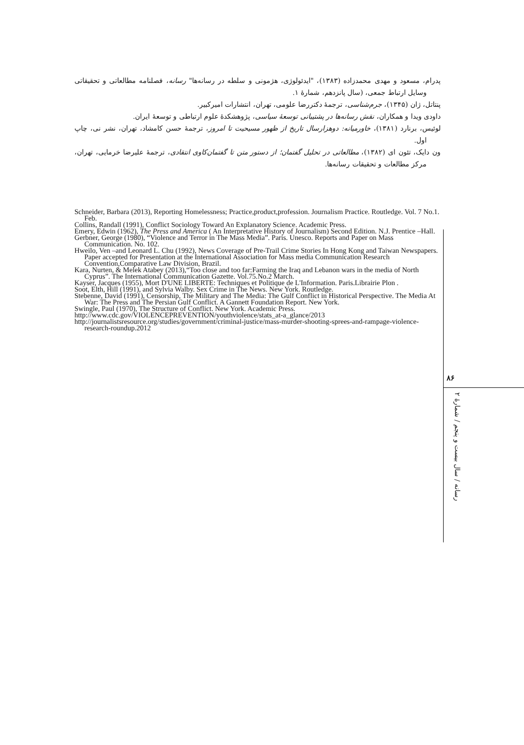پدرام، مسعود و مهدی محمدزاده (۱۳۸۳)، "ایدئولوژی، هژمونی و سلطه در رسانه‌ها" رسانه، فصلنامه مطالعاتی و تحقیقاتی وسایل ارتباط جمعی، (سال پانزدهم، شمارۀ ۱.
پنتاتل، ژان (۱۳۴۵)، جرم‌شناسی، ترجمۀ دکتررضا علومی، تهران، انتشارات امیرکبیر.
داودی ویدا و همکاران، نقش رسانه‌ها در پشتیبانی توسعۀ سیاسی، پژوهشکدۀ علوم ارتباطی و توسعۀ ایران.
لوئیس، برنارد (۱۳۸۱)، خاورمیانه: دوهزارسال تاریخ از ظهور مسیحیت تا امروز، ترجمۀ حسن کامشاد، تهران، نشر نی، چاپ اول.
ون دایک، تئون ای (۱۳۸۲)، مطالعاتی در تحلیل گفتمان؛ از دستور متن تا گفتمان‌کاوی انتقادی، ترجمۀ علیرضا خرمایی، تهران، مرکز مطالعات و تحقیقات رسانه‌ها.
Schneider, Barbara (2013), Reporting Homelessness; Practice,product,profession. Journalism Practice. Routledge. Vol. 7 No.1. Feb.
Collins, Randall (1991), Conflict Sociology Toward An Explanatory Science. Academic Press.
Emery, Edwin (1962), The Press and America ( An Interpretative History of Journalism) Second Edition. N.J. Prentice –Hall.
Gerbner, George (1980), “Violence and Terror in The Mass Media”. Paris. Unesco. Reports and Paper on Mass Communication. No. 102.
Hweilo, Ven –and Leonard L. Chu (1992), News Coverage of Pre-Trail Crime Stories In Hong Kong and Taiwan Newspapers. Paper accepted for Presentation at the International Association for Mass media Communication Research Convention,Comparative Law Division, Brazil.
Kara, Nurten, & Melek Atabey (2013),“Too close and too far:Farming the Iraq and Lebanon wars in the media of North Cyprus”. The International Communication Gazette. Vol.75.No.2 March.
Kayser, Jacques (1955), Mort D'UNE LIBERTE: Techniques et Politique de L'Information. Paris.Librairie Plon .
Soot, Elth, Hill (1991), and Sylvia Walby. Sex Crime in The News. New York. Routledge.
Stebenne, David (1991), Censorship, The Military and The Media: The Gulf Conflict in Historical Perspective. The Media At War: The Press and The Persian Gulf Conflict. A Gannett Foundation Report. New York.
Swingle, Paul (1970), The Structure of Conflict. New York. Academic Press.
http://www.cdc.gov/VIOLENCEPREVENTION/youthviolence/stats_at-a_glance/2013
http://journalistsresource.org/studies/government/criminal-justice/mass-murder-shooting-sprees-and-rampage-violence-research-roundup.2012
۸۶
رسانه / سال بیست و پنجم / شمارۀ ۲